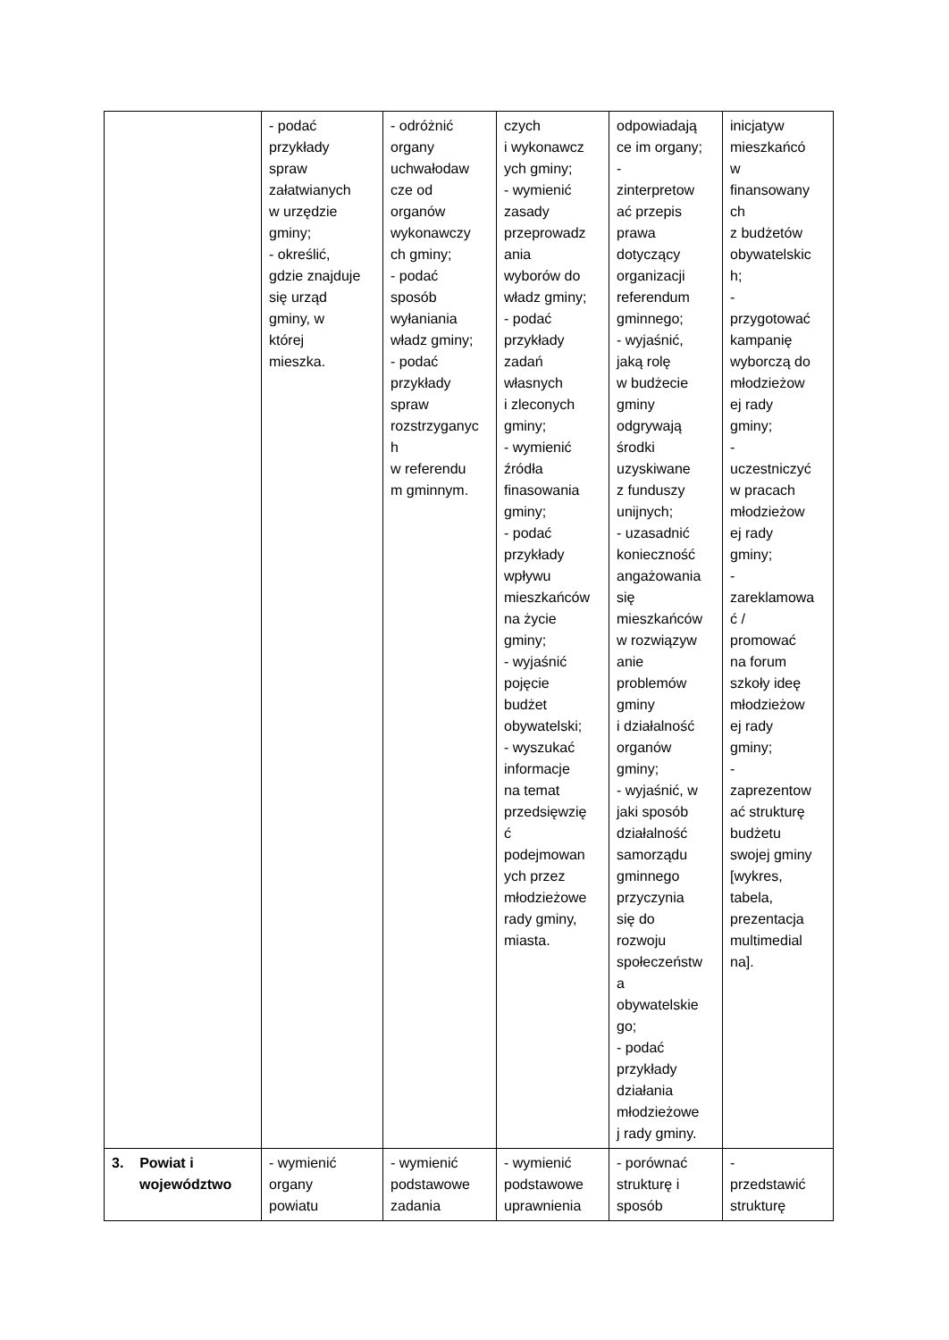| | - podać przykłady spraw załatwianych w urzędzie gminy; - określić, gdzie znajduje się urząd gminy, w której mieszka. | - odróżnić organy uchwałodaw cze od organów wykonawczy ch gminy; - podać sposób wyłaniania władz gminy; - podać przykłady spraw rozstrzyganyc h w referendu m gminnym. | czych i wykonawcz ych gminy; - wymienić zasady przeprowadz ania wyborów do władz gminy; - podać przykłady zadań własnych i zleconych gminy; - wymienić źródła finasowania gminy; - podać przykłady wpływu mieszkańców na życie gminy; - wyjaśnić pojęcie budżet obywatelski; - wyszukać informacje na temat przedsięwzię ć podejmowan ych przez młodzieżowe rady gminy, miasta. | odpowiadają ce im organy; - zinterpretow ać przepis prawa dotyczący organizacji referendum gminnego; - wyjaśnić, jaką rolę w budżecie gminy odgrywają środki uzyskiwane z funduszy unijnych; - uzasadnić konieczność angażowania się mieszkańców w rozwiązyw anie problemów gminy i działalność organów gminy; - wyjaśnić, w jaki sposób działalność samorządu gminnego przyczynia się do rozwoju społeczeństw a obywatelskie go; - podać przykłady działania młodzieżowe j rady gminy. | inicjatyw mieszkańcó w finansowany ch z budżetów obywatelskic h; - przygotować kampanię wyborczą do młodzieżow ej rady gminy; - uczestniczyć w pracach młodzieżow ej rady gminy; - zareklamowa ć / promować na forum szkoły ideę młodzieżow ej rady gminy; - zaprezentow ać strukturę budżetu swojej gminy [wykres, tabela, prezentacja multimedial na]. |
| 3. Powiat i województwo | - wymienić organy powiatu | - wymienić podstawowe zadania | - wymienić podstawowe uprawnienia | - porównać strukturę i sposób | - przedstawić strukturę |